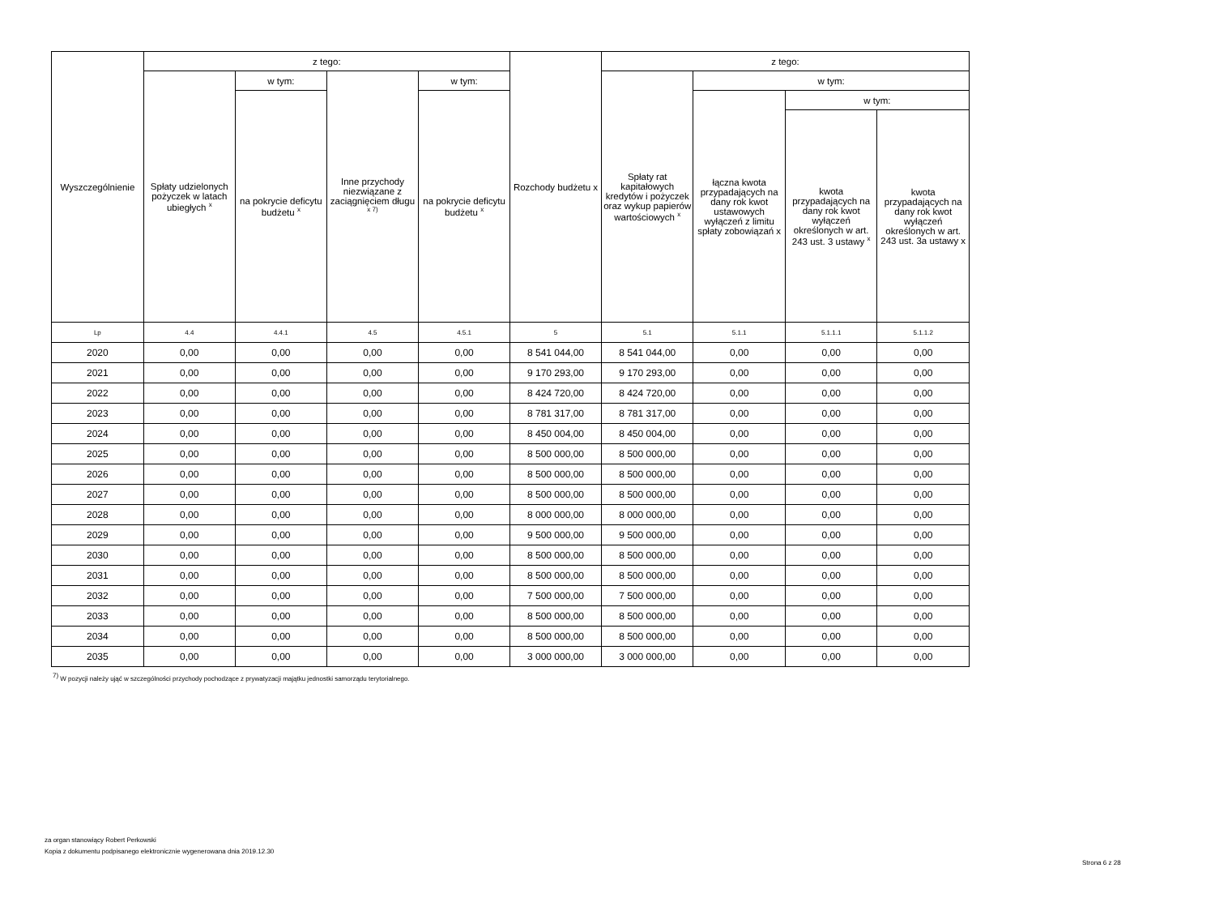| Wyszczególnienie | z tego: | | | | Rozchody budżetu x | z tego: | | | |
| --- | --- | --- | --- | --- | --- | --- | --- | --- | --- |
| | Spłaty udzielonych pożyczek w latach ubiegłych <sup>x</sup> | w tym: | Inne przychody niezwiązane z zaciągnięciem długu <sup>x 7)</sup> | w tym: | | Spłaty rat kapitałowych kredytów i pożyczek oraz wykup papierów wartościowych <sup>x</sup> | w tym: | | |
| | | na pokrycie deficytu budżetu <sup>x</sup> | | na pokrycie deficytu budżetu <sup>x</sup> | | | łączna kwota przypadających na dany rok kwot ustawowych wyłączeń z limitu spłaty zobowiązań x | w tym: | |
| | | | | | | | | kwota przypadających na dany rok kwot wyłączeń określonych w art. 243 ust. 3 ustawy <sup>x</sup> | kwota przypadających na dany rok kwot wyłączeń określonych w art. 243 ust. 3a ustawy x |
| Lp | 4.4 | 4.4.1 | 4.5 | 4.5.1 | 5 | 5.1 | 5.1.1 | 5.1.1.1 | 5.1.1.2 |
| 2020 | 0,00 | 0,00 | 0,00 | 0,00 | 8 541 044,00 | 8 541 044,00 | 0,00 | 0,00 | 0,00 |
| 2021 | 0,00 | 0,00 | 0,00 | 0,00 | 9 170 293,00 | 9 170 293,00 | 0,00 | 0,00 | 0,00 |
| 2022 | 0,00 | 0,00 | 0,00 | 0,00 | 8 424 720,00 | 8 424 720,00 | 0,00 | 0,00 | 0,00 |
| 2023 | 0,00 | 0,00 | 0,00 | 0,00 | 8 781 317,00 | 8 781 317,00 | 0,00 | 0,00 | 0,00 |
| 2024 | 0,00 | 0,00 | 0,00 | 0,00 | 8 450 004,00 | 8 450 004,00 | 0,00 | 0,00 | 0,00 |
| 2025 | 0,00 | 0,00 | 0,00 | 0,00 | 8 500 000,00 | 8 500 000,00 | 0,00 | 0,00 | 0,00 |
| 2026 | 0,00 | 0,00 | 0,00 | 0,00 | 8 500 000,00 | 8 500 000,00 | 0,00 | 0,00 | 0,00 |
| 2027 | 0,00 | 0,00 | 0,00 | 0,00 | 8 500 000,00 | 8 500 000,00 | 0,00 | 0,00 | 0,00 |
| 2028 | 0,00 | 0,00 | 0,00 | 0,00 | 8 000 000,00 | 8 000 000,00 | 0,00 | 0,00 | 0,00 |
| 2029 | 0,00 | 0,00 | 0,00 | 0,00 | 9 500 000,00 | 9 500 000,00 | 0,00 | 0,00 | 0,00 |
| 2030 | 0,00 | 0,00 | 0,00 | 0,00 | 8 500 000,00 | 8 500 000,00 | 0,00 | 0,00 | 0,00 |
| 2031 | 0,00 | 0,00 | 0,00 | 0,00 | 8 500 000,00 | 8 500 000,00 | 0,00 | 0,00 | 0,00 |
| 2032 | 0,00 | 0,00 | 0,00 | 0,00 | 7 500 000,00 | 7 500 000,00 | 0,00 | 0,00 | 0,00 |
| 2033 | 0,00 | 0,00 | 0,00 | 0,00 | 8 500 000,00 | 8 500 000,00 | 0,00 | 0,00 | 0,00 |
| 2034 | 0,00 | 0,00 | 0,00 | 0,00 | 8 500 000,00 | 8 500 000,00 | 0,00 | 0,00 | 0,00 |
| 2035 | 0,00 | 0,00 | 0,00 | 0,00 | 3 000 000,00 | 3 000 000,00 | 0,00 | 0,00 | 0,00 |
<sup>7)</sup> W pozycji należy ująć w szczególności przychody pochodzące z prywatyzacji majątku jednostki samorządu terytorialnego.
za organ stanowiący Robert Perkowski
Kopia z dokumentu podpisanego elektronicznie wygenerowana dnia 2019.12.30
Strona 6 z 28